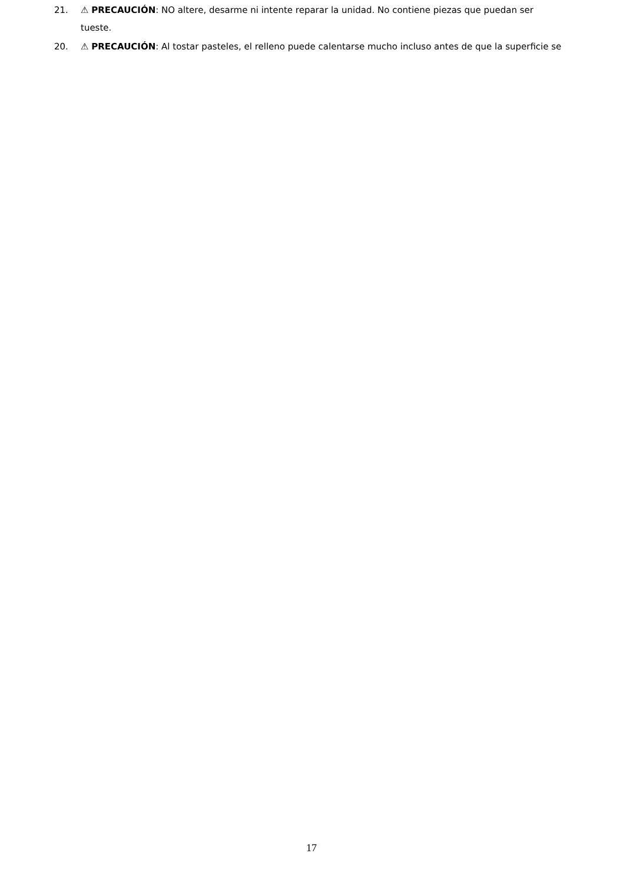21. ⚠ PRECAUCIÓN: NO altere, desarme ni intente reparar la unidad. No contiene piezas que puedan ser
tueste.
20. ⚠ PRECAUCIÓN: Al tostar pasteles, el relleno puede calentarse mucho incluso antes de que la superficie se
17